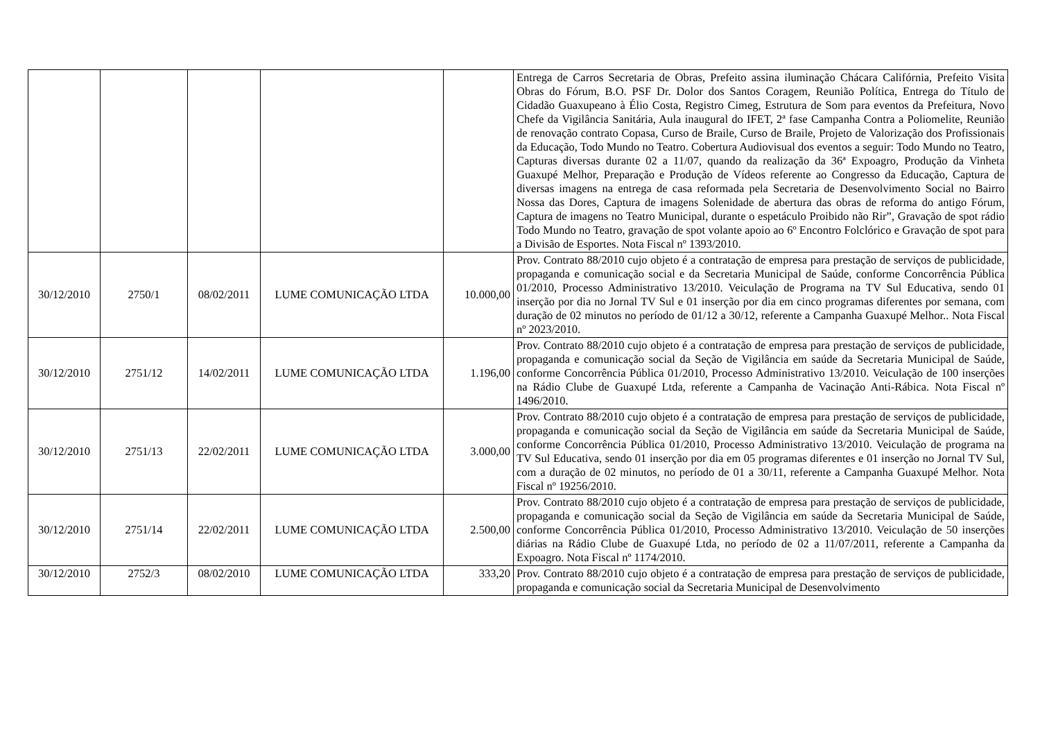| | | | | | Entrega de Carros Secretaria de Obras, Prefeito assina iluminação Chácara Califórnia, Prefeito Visita Obras do Fórum, B.O. PSF Dr. Dolor dos Santos Coragem, Reunião Política, Entrega do Título de Cidadão Guaxupeano à Élio Costa, Registro Cimeg, Estrutura de Som para eventos da Prefeitura, Novo Chefe da Vigilância Sanitária, Aula inaugural do IFET, 2ª fase Campanha Contra a Poliomelite, Reunião de renovação contrato Copasa, Curso de Braile, Curso de Braile, Projeto de Valorização dos Profissionais da Educação, Todo Mundo no Teatro. Cobertura Audiovisual dos eventos a seguir: Todo Mundo no Teatro, Capturas diversas durante 02 a 11/07, quando da realização da 36ª Expoagro, Produção da Vinheta Guaxupé Melhor, Preparação e Produção de Vídeos referente ao Congresso da Educação, Captura de diversas imagens na entrega de casa reformada pela Secretaria de Desenvolvimento Social no Bairro Nossa das Dores, Captura de imagens Solenidade de abertura das obras de reforma do antigo Fórum, Captura de imagens no Teatro Municipal, durante o espetáculo Proibido não Rir”, Gravação de spot rádio Todo Mundo no Teatro, gravação de spot volante apoio ao 6º Encontro Folclórico e Gravação de spot para a Divisão de Esportes. Nota Fiscal nº 1393/2010. |
| 30/12/2010 | 2750/1 | 08/02/2011 | LUME COMUNICAÇÃO LTDA | 10.000,00 | Prov. Contrato 88/2010 cujo objeto é a contratação de empresa para prestação de serviços de publicidade, propaganda e comunicação social e da Secretaria Municipal de Saúde, conforme Concorrência Pública 01/2010, Processo Administrativo 13/2010. Veiculação de Programa na TV Sul Educativa, sendo 01 inserção por dia no Jornal TV Sul e 01 inserção por dia em cinco programas diferentes por semana, com duração de 02 minutos no período de 01/12 a 30/12, referente a Campanha Guaxupé Melhor.. Nota Fiscal nº 2023/2010. |
| 30/12/2010 | 2751/12 | 14/02/2011 | LUME COMUNICAÇÃO LTDA | 1.196,00 | Prov. Contrato 88/2010 cujo objeto é a contratação de empresa para prestação de serviços de publicidade, propaganda e comunicação social da Seção de Vigilância em saúde da Secretaria Municipal de Saúde, conforme Concorrência Pública 01/2010, Processo Administrativo 13/2010. Veiculação de 100 inserções na Rádio Clube de Guaxupé Ltda, referente a Campanha de Vacinação Anti-Rábica. Nota Fiscal nº 1496/2010. |
| 30/12/2010 | 2751/13 | 22/02/2011 | LUME COMUNICAÇÃO LTDA | 3.000,00 | Prov. Contrato 88/2010 cujo objeto é a contratação de empresa para prestação de serviços de publicidade, propaganda e comunicação social da Seção de Vigilância em saúde da Secretaria Municipal de Saúde, conforme Concorrência Pública 01/2010, Processo Administrativo 13/2010. Veiculação de programa na TV Sul Educativa, sendo 01 inserção por dia em 05 programas diferentes e 01 inserção no Jornal TV Sul, com a duração de 02 minutos, no período de 01 a 30/11, referente a Campanha Guaxupé Melhor. Nota Fiscal nº 19256/2010. |
| 30/12/2010 | 2751/14 | 22/02/2011 | LUME COMUNICAÇÃO LTDA | 2.500,00 | Prov. Contrato 88/2010 cujo objeto é a contratação de empresa para prestação de serviços de publicidade, propaganda e comunicação social da Seção de Vigilância em saúde da Secretaria Municipal de Saúde, conforme Concorrência Pública 01/2010, Processo Administrativo 13/2010. Veiculação de 50 inserções diárias na Rádio Clube de Guaxupé Ltda, no período de 02 a 11/07/2011, referente a Campanha da Expoagro. Nota Fiscal nº 1174/2010. |
| 30/12/2010 | 2752/3 | 08/02/2010 | LUME COMUNICAÇÃO LTDA | 333,20 | Prov. Contrato 88/2010 cujo objeto é a contratação de empresa para prestação de serviços de publicidade, propaganda e comunicação social da Secretaria Municipal de Desenvolvimento |